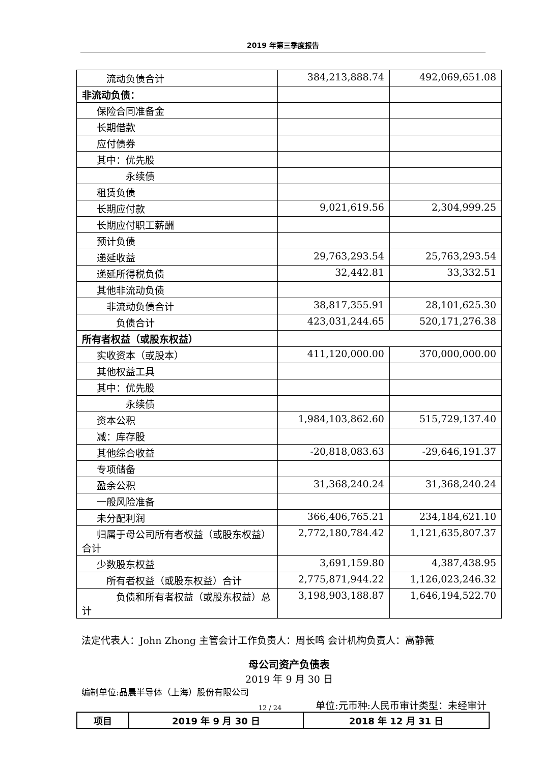2019 年第三季度报告
| 流动负债合计 | 384,213,888.74 | 492,069,651.08 |
| 非流动负债： | | |
| 保险合同准备金 | | |
| 长期借款 | | |
| 应付债券 | | |
| 其中：优先股 | | |
| 永续债 | | |
| 租赁负债 | | |
| 长期应付款 | 9,021,619.56 | 2,304,999.25 |
| 长期应付职工薪酬 | | |
| 预计负债 | | |
| 递延收益 | 29,763,293.54 | 25,763,293.54 |
| 递延所得税负债 | 32,442.81 | 33,332.51 |
| 其他非流动负债 | | |
| 非流动负债合计 | 38,817,355.91 | 28,101,625.30 |
| 负债合计 | 423,031,244.65 | 520,171,276.38 |
| 所有者权益（或股东权益） | | |
| 实收资本（或股本） | 411,120,000.00 | 370,000,000.00 |
| 其他权益工具 | | |
| 其中：优先股 | | |
| 永续债 | | |
| 资本公积 | 1,984,103,862.60 | 515,729,137.40 |
| 减：库存股 | | |
| 其他综合收益 | -20,818,083.63 | -29,646,191.37 |
| 专项储备 | | |
| 盈余公积 | 31,368,240.24 | 31,368,240.24 |
| 一般风险准备 | | |
| 未分配利润 | 366,406,765.21 | 234,184,621.10 |
| 归属于母公司所有者权益（或股东权益）合计 | 2,772,180,784.42 | 1,121,635,807.37 |
| 少数股东权益 | 3,691,159.80 | 4,387,438.95 |
| 所有者权益（或股东权益）合计 | 2,775,871,944.22 | 1,126,023,246.32 |
| 负债和所有者权益（或股东权益）总计 | 3,198,903,188.87 | 1,646,194,522.70 |
法定代表人：John Zhong 主管会计工作负责人：周长鸣 会计机构负责人：高静薇
母公司资产负债表
2019 年 9 月 30 日
编制单位:晶晨半导体（上海）股份有限公司
单位:元币种:人民币审计类型：未经审计
| 项目 | 2019 年 9 月 30 日 | 2018 年 12 月 31 日 |
12 / 24